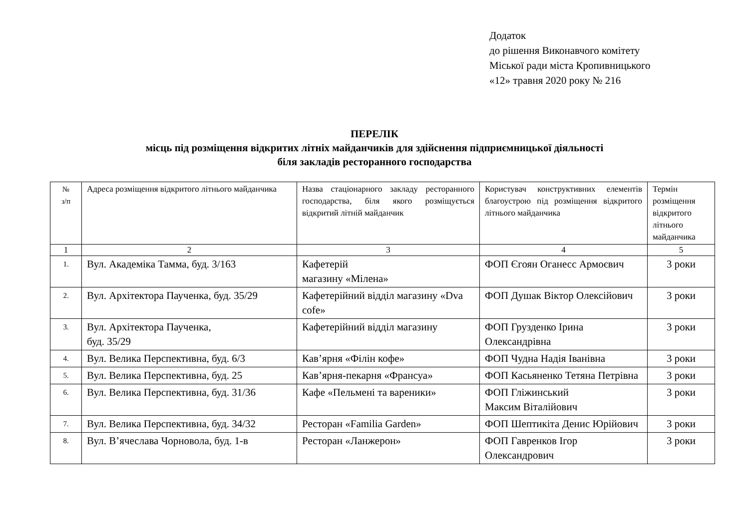Додаток
до рішення Виконавчого комітету
Міської ради міста Кропивницького
«12» травня 2020 року № 216
ПЕРЕЛІК
місць під розміщення відкритих літніх майданчиків для здійснення підприємницької діяльності
біля закладів ресторанного господарства
| № з/п | Адреса розміщення відкритого літнього майданчика | Назва стаціонарного закладу ресторанного господарства, біля якого розміщується відкритий літній майданчик | Користувач конструктивних елементів благоустрою під розміщення відкритого літнього майданчика | Термін розміщення відкритого літнього майданчика |
| --- | --- | --- | --- | --- |
| 1 | 2 | 3 | 4 | 5 |
| 1. | Вул. Академіка Тамма, буд. 3/163 | Кафетерій магазину «Мілена» | ФОП Єгоян Оганесс Армоєвич | 3 роки |
| 2. | Вул. Архітектора Паученка, буд. 35/29 | Кафетерійний відділ магазину «Dva cofe» | ФОП Душак Віктор Олексійович | 3 роки |
| 3. | Вул. Архітектора Паученка, буд. 35/29 | Кафетерійний відділ магазину | ФОП Грузденко Ірина Олександрівна | 3 роки |
| 4. | Вул. Велика Перспективна, буд. 6/3 | Кав’ярня «Філін кофе» | ФОП Чудна Надія Іванівна | 3 роки |
| 5. | Вул. Велика Перспективна, буд. 25 | Кав’ярня-пекарня «Франсуа» | ФОП Касьяненко Тетяна Петрівна | 3 роки |
| 6. | Вул. Велика Перспективна, буд. 31/36 | Кафе «Пельмені та вареники» | ФОП Гліжинський Максим Віталійович | 3 роки |
| 7. | Вул. Велика Перспективна, буд. 34/32 | Ресторан «Familia Garden» | ФОП Шептикіта Денис Юрійович | 3 роки |
| 8. | Вул. В’ячеслава Чорновола, буд. 1-в | Ресторан «Ланжерон» | ФОП Гавренков Ігор Олександрович | 3 роки |